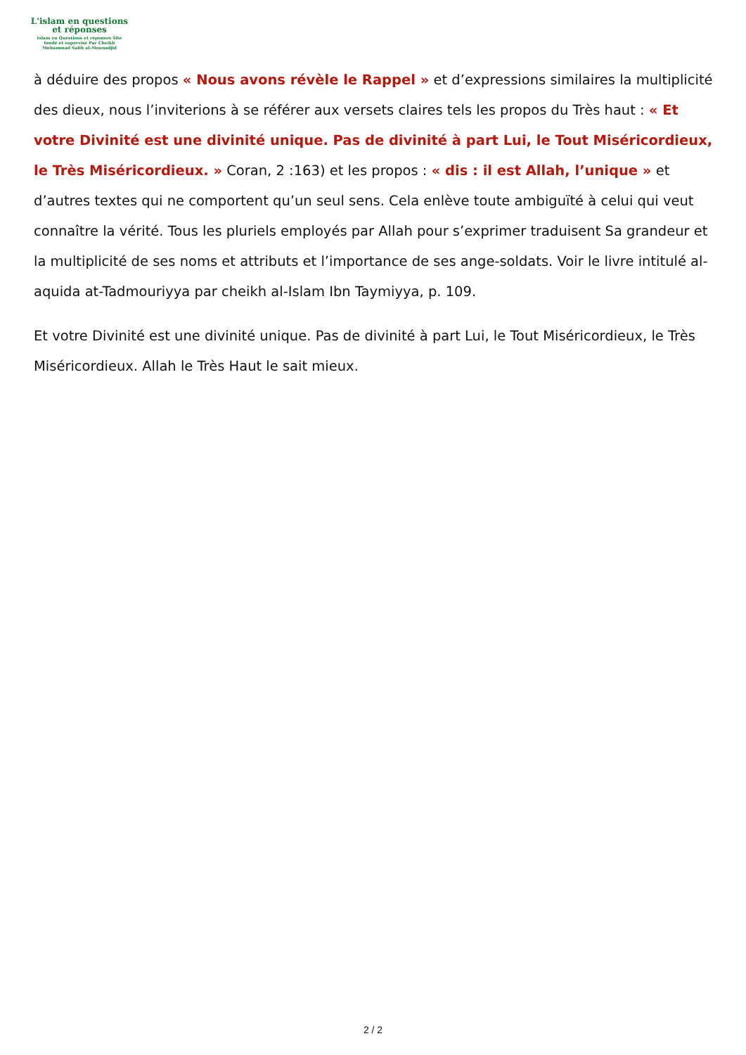L'islam en questions
et réponses
Islam en Questions et réponses Site
fondé et supervisé Par Cheikh
Muhammad Salih al-Mounadjid
à déduire des propos « Nous avons révèle le Rappel » et d’expressions similaires la multiplicité des dieux, nous l’inviterions à se référer aux versets claires tels les propos du Très haut : « Et votre Divinité est une divinité unique. Pas de divinité à part Lui, le Tout Miséricordieux, le Très Miséricordieux. » Coran, 2 :163) et les propos : « dis : il est Allah, l’unique » et d’autres textes qui ne comportent qu’un seul sens. Cela enlève toute ambiguïté à celui qui veut connaître la vérité. Tous les pluriels employés par Allah pour s’exprimer traduisent Sa grandeur et la multiplicité de ses noms et attributs et l’importance de ses ange-soldats. Voir le livre intitulé al-aquida at-Tadmouriyya par cheikh al-Islam Ibn Taymiyya, p. 109.
Et votre Divinité est une divinité unique. Pas de divinité à part Lui, le Tout Miséricordieux, le Très Miséricordieux. Allah le Très Haut le sait mieux.
2 / 2